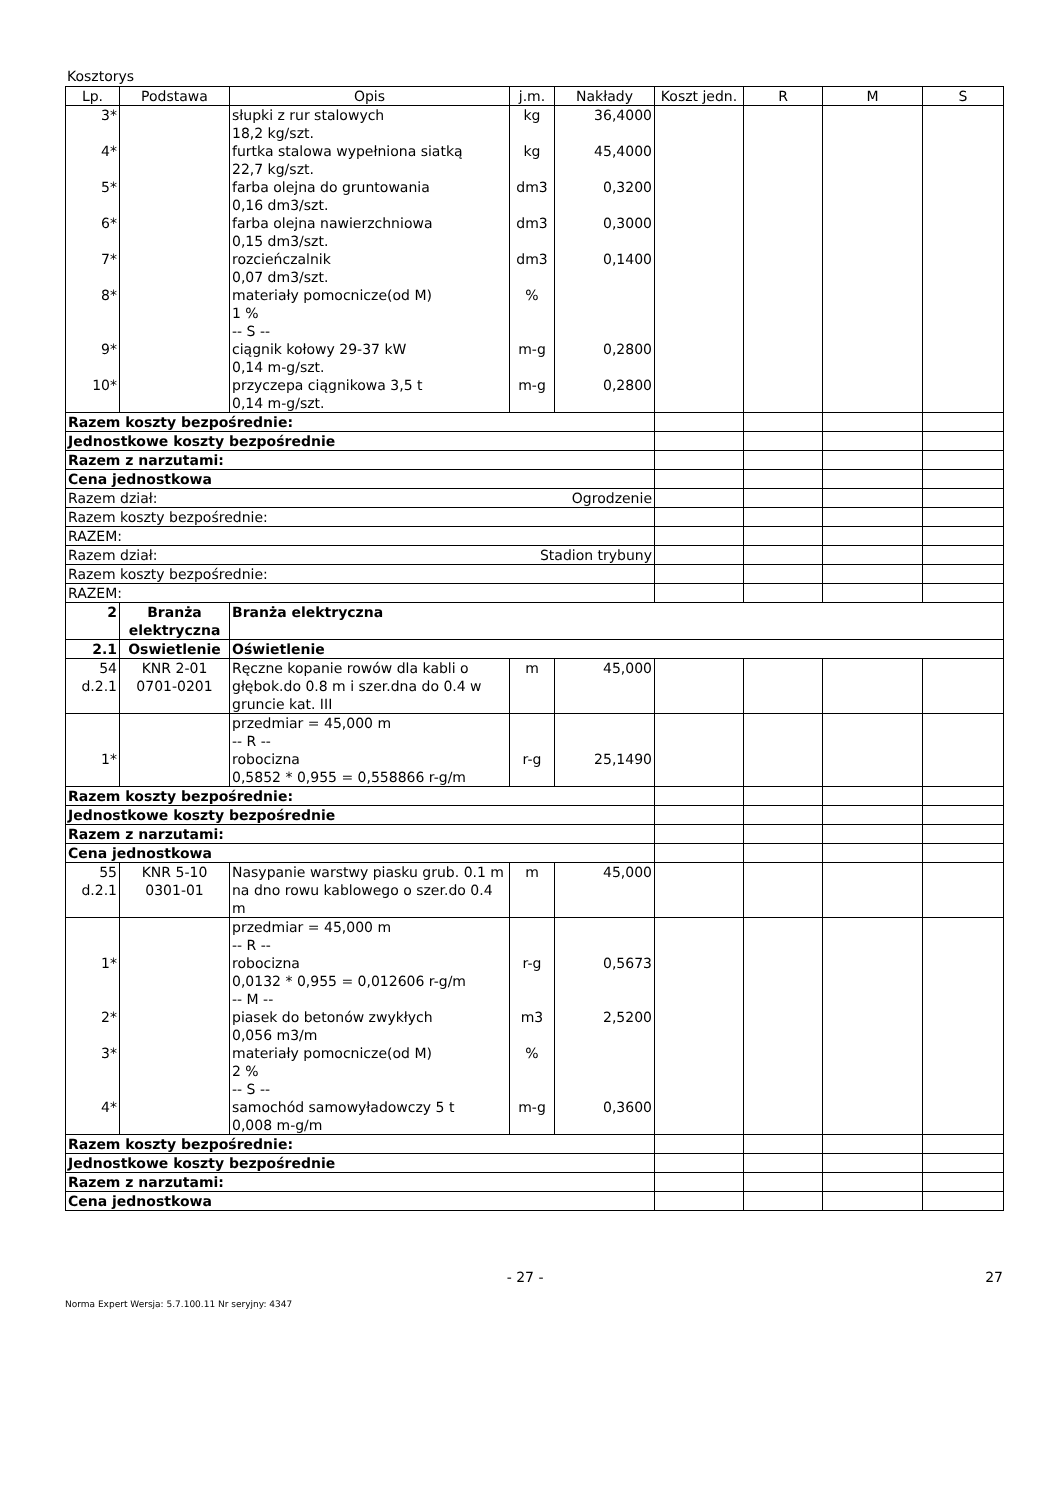Kosztorys
| Lp. | Podstawa | Opis | j.m. | Nakłady | Koszt jedn. | R | M | S |
| --- | --- | --- | --- | --- | --- | --- | --- | --- |
| 3* | | słupki z rur stalowych 18,2 kg/szt. | kg | 36,4000 | | | | |
| 4* | | furtka stalowa wypełniona siatką 22,7 kg/szt. | kg | 45,4000 | | | | |
| 5* | | farba olejna do gruntowania 0,16 dm3/szt. | dm3 | 0,3200 | | | | |
| 6* | | farba olejna nawierzchniowa 0,15 dm3/szt. | dm3 | 0,3000 | | | | |
| 7* | | rozcieńczalnik 0,07 dm3/szt. | dm3 | 0,1400 | | | | |
| 8* | | materiały pomocnicze(od M) 1 % -- S -- | % | | | | | |
| 9* | | ciągnik kołowy 29-37 kW 0,14 m-g/szt. | m-g | 0,2800 | | | | |
| 10* | | przyczepa ciągnikowa 3,5 t 0,14 m-g/szt. | m-g | 0,2800 | | | | |
| Razem koszty bezpośrednie: | | | | | | | | |
| Jednostkowe koszty bezpośrednie | | | | | | | | |
| Razem z narzutami: | | | | | | | | |
| Cena jednostkowa | | | | | | | | |
| Razem dział: Ogrodzenie | | | | | | | | |
| Razem koszty bezpośrednie: | | | | | | | | |
| RAZEM: | | | | | | | | |
| Razem dział: Stadion trybuny | | | | | | | | |
| Razem koszty bezpośrednie: | | | | | | | | |
| RAZEM: | | | | | | | | |
| 2 | Branża elektryczna | Branża elektryczna | | | | | | |
| 2.1 | Oswietlenie | Oświetlenie | | | | | | |
| 54 d.2.1 | KNR 2-01 0701-0201 | Ręczne kopanie rowów dla kabli o głębok.do 0.8 m i szer.dna do 0.4 w gruncie kat. III | m | 45,000 | | | | |
| 1* | | przedmiar = 45,000 m -- R -- robocizna 0,5852 * 0,955 = 0,558866 r-g/m | r-g | 25,1490 | | | | |
| Razem koszty bezpośrednie: | | | | | | | | |
| Jednostkowe koszty bezpośrednie | | | | | | | | |
| Razem z narzutami: | | | | | | | | |
| Cena jednostkowa | | | | | | | | |
| 55 d.2.1 | KNR 5-10 0301-01 | Nasypanie warstwy piasku grub. 0.1 m na dno rowu kablowego o szer.do 0.4 m | m | 45,000 | | | | |
| 1* | | przedmiar = 45,000 m -- R -- robocizna 0,0132 * 0,955 = 0,012606 r-g/m -- M -- | r-g | 0,5673 | | | | |
| 2* | | piasek do betonów zwykłych 0,056 m3/m | m3 | 2,5200 | | | | |
| 3* | | materiały pomocnicze(od M) 2 % -- S -- | % | | | | | |
| 4* | | samochód samowyładowczy 5 t 0,008 m-g/m | m-g | 0,3600 | | | | |
| Razem koszty bezpośrednie: | | | | | | | | |
| Jednostkowe koszty bezpośrednie | | | | | | | | |
| Razem z narzutami: | | | | | | | | |
| Cena jednostkowa | | | | | | | | |
- 27 - 27
Norma Expert Wersja: 5.7.100.11 Nr seryjny: 4347